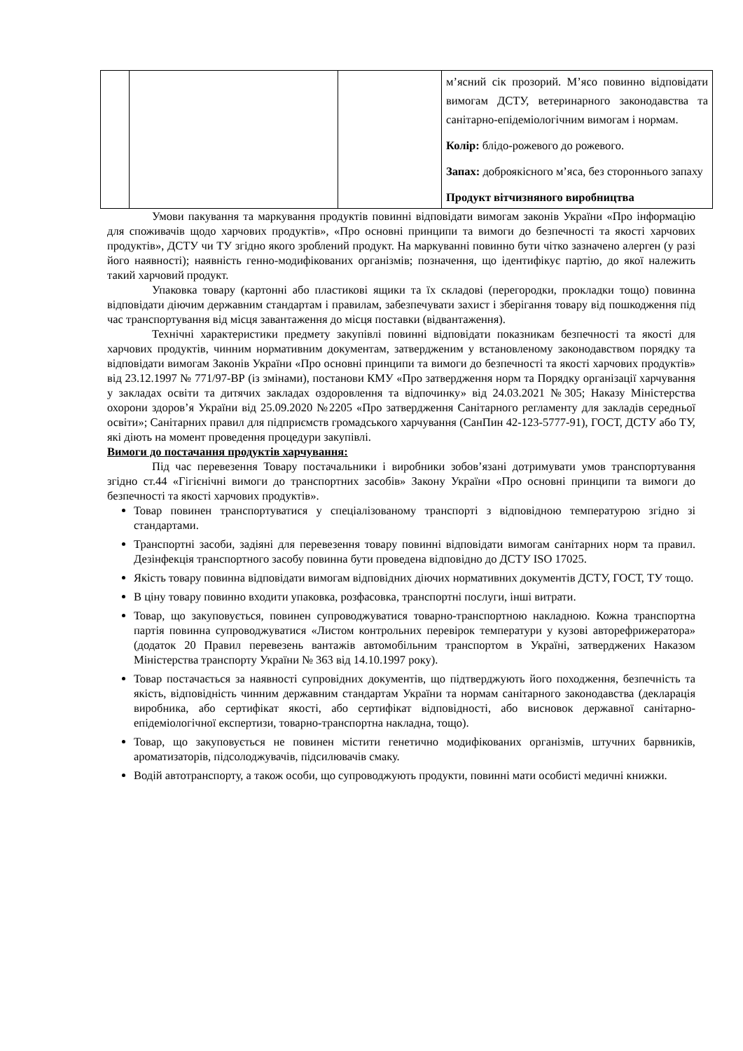| | | | м’ясний сік прозорий. М’ясо повинно відповідати вимогам ДСТУ, ветеринарного законодавства та санітарно-епідеміологічним вимогам і нормам. Колір: блідо-рожевого до рожевого. Запах: доброякісного м’яса, без стороннього запаху Продукт вітчизняного виробництва |
Умови пакування та маркування продуктів повинні відповідати вимогам законів України «Про інформацію для споживачів щодо харчових продуктів», «Про основні принципи та вимоги до безпечності та якості харчових продуктів», ДСТУ чи ТУ згідно якого зроблений продукт. На маркуванні повинно бути чітко зазначено алерген (у разі його наявності); наявність генно-модифікованих організмів; позначення, що ідентифікує партію, до якої належить такий харчовий продукт.
Упаковка товару (картонні або пластикові ящики та їх складові (перегородки, прокладки тощо) повинна відповідати діючим державним стандартам і правилам, забезпечувати захист і зберігання товару від пошкодження під час транспортування від місця завантаження до місця поставки (відвантаження).
Технічні характеристики предмету закупівлі повинні відповідати показникам безпечності та якості для харчових продуктів, чинним нормативним документам, затвердженим у встановленому законодавством порядку та відповідати вимогам Законів України «Про основні принципи та вимоги до безпечності та якості харчових продуктів» від 23.12.1997 № 771/97-ВР (із змінами), постанови КМУ «Про затвердження норм та Порядку організації харчування у закладах освіти та дитячих закладах оздоровлення та відпочинку» від 24.03.2021 №305; Наказу Міністерства охорони здоров’я України від 25.09.2020 №2205 «Про затвердження Санітарного регламенту для закладів середньої освіти»; Санітарних правил для підприємств громадського харчування (СанПин 42-123-5777-91), ГОСТ, ДСТУ або ТУ, які діють на момент проведення процедури закупівлі.
Вимоги до постачання продуктів харчування:
Під час перевезення Товару постачальники і виробники зобов’язані дотримувати умов транспортування згідно ст.44 «Гігієнічні вимоги до транспортних засобів» Закону України «Про основні принципи та вимоги до безпечності та якості харчових продуктів».
Товар повинен транспортуватися у спеціалізованому транспорті з відповідною температурою згідно зі стандартами.
Транспортні засоби, задіяні для перевезення товару повинні відповідати вимогам санітарних норм та правил. Дезінфекція транспортного засобу повинна бути проведена відповідно до ДСТУ ISO 17025.
Якість товару повинна відповідати вимогам відповідних діючих нормативних документів ДСТУ, ГОСТ, ТУ тощо.
В ціну товару повинно входити упаковка, розфасовка, транспортні послуги, інші витрати.
Товар, що закуповується, повинен супроводжуватися товарно-транспортною накладною. Кожна транспортна партія повинна супроводжуватися «Листом контрольних перевірок температури у кузові авторефрижератора» (додаток 20 Правил перевезень вантажів автомобільним транспортом в Україні, затверджених Наказом Міністерства транспорту України № 363 від 14.10.1997 року).
Товар постачається за наявності супровідних документів, що підтверджують його походження, безпечність та якість, відповідність чинним державним стандартам України та нормам санітарного законодавства (декларація виробника, або сертифікат якості, або сертифікат відповідності, або висновок державної санітарно-епідеміологічної експертизи, товарно-транспортна накладна, тощо).
Товар, що закуповується не повинен містити генетично модифікованих організмів, штучних барвників, ароматизаторів, підсолоджувачів, підсилювачів смаку.
Водій автотранспорту, а також особи, що супроводжують продукти, повинні мати особисті медичні книжки.